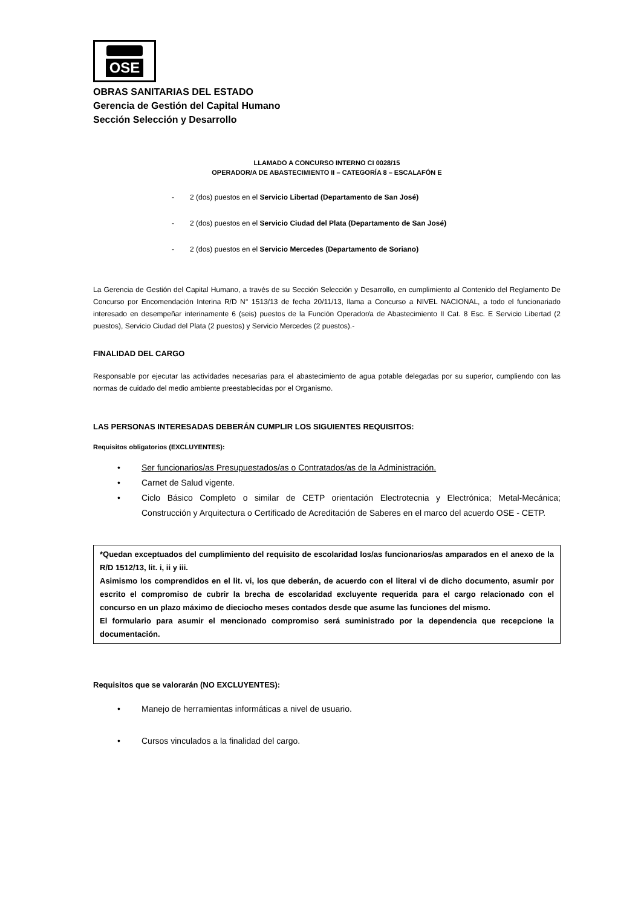OSE
OBRAS SANITARIAS DEL ESTADO
Gerencia de Gestión del Capital Humano
Sección Selección y Desarrollo
LLAMADO A CONCURSO INTERNO CI 0028/15
OPERADOR/A DE ABASTECIMIENTO II – CATEGORÍA 8 – ESCALAFÓN E
- 2 (dos) puestos en el Servicio Libertad (Departamento de San José)
- 2 (dos) puestos en el Servicio Ciudad del Plata (Departamento de San José)
- 2 (dos) puestos en el Servicio Mercedes (Departamento de Soriano)
La Gerencia de Gestión del Capital Humano, a través de su Sección Selección y Desarrollo, en cumplimiento al Contenido del Reglamento De Concurso por Encomendación Interina R/D N° 1513/13 de fecha 20/11/13, llama a Concurso a NIVEL NACIONAL, a todo el funcionariado interesado en desempeñar interinamente 6 (seis) puestos de la Función Operador/a de Abastecimiento II Cat. 8 Esc. E Servicio Libertad (2 puestos), Servicio Ciudad del Plata (2 puestos) y Servicio Mercedes (2 puestos).-
FINALIDAD DEL CARGO
Responsable por ejecutar las actividades necesarias para el abastecimiento de agua potable delegadas por su superior, cumpliendo con las normas de cuidado del medio ambiente preestablecidas por el Organismo.
LAS PERSONAS INTERESADAS DEBERÁN CUMPLIR LOS SIGUIENTES REQUISITOS:
Requisitos obligatorios (EXCLUYENTES):
• Ser funcionarios/as Presupuestados/as o Contratados/as de la Administración.
• Carnet de Salud vigente.
• Ciclo Básico Completo o similar de CETP orientación Electrotecnia y Electrónica; Metal-Mecánica; Construcción y Arquitectura o Certificado de Acreditación de Saberes en el marco del acuerdo OSE - CETP.
*Quedan exceptuados del cumplimiento del requisito de escolaridad los/as funcionarios/as amparados en el anexo de la R/D 1512/13, lit. i, ii y iii.
Asimismo los comprendidos en el lit. vi, los que deberán, de acuerdo con el literal vi de dicho documento, asumir por escrito el compromiso de cubrir la brecha de escolaridad excluyente requerida para el cargo relacionado con el concurso en un plazo máximo de dieciocho meses contados desde que asume las funciones del mismo.
El formulario para asumir el mencionado compromiso será suministrado por la dependencia que recepcione la documentación.
Requisitos que se valorarán (NO EXCLUYENTES):
• Manejo de herramientas informáticas a nivel de usuario.
• Cursos vinculados a la finalidad del cargo.